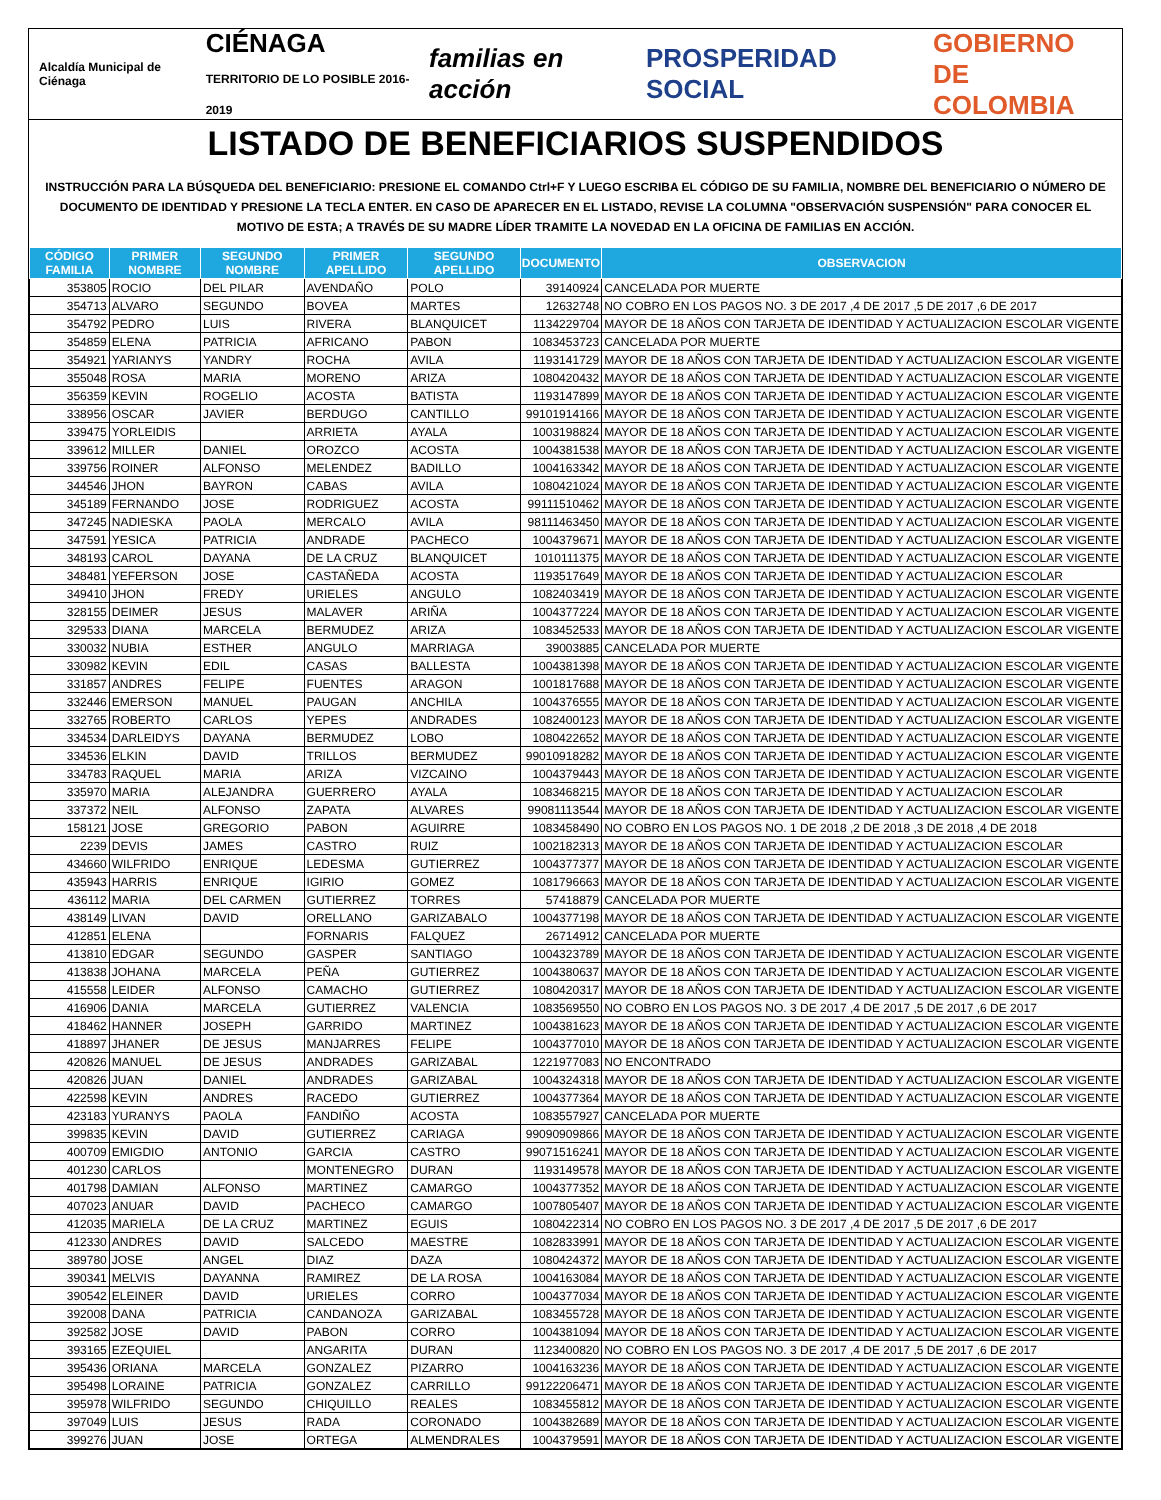Alcaldía Municipal de Ciénaga CIÉNAGA
TERRITORIO DE LO POSIBLE 2016-2019 familias en acción PROSPERIDAD SOCIAL GOBIERNO
DE COLOMBIA
LISTADO DE BENEFICIARIOS SUSPENDIDOS
INSTRUCCIÓN PARA LA BÚSQUEDA DEL BENEFICIARIO: PRESIONE EL COMANDO Ctrl+F Y LUEGO ESCRIBA EL CÓDIGO DE SU FAMILIA, NOMBRE DEL BENEFICIARIO O NÚMERO DE DOCUMENTO DE IDENTIDAD Y PRESIONE LA TECLA ENTER. EN CASO DE APARECER EN EL LISTADO, REVISE LA COLUMNA "OBSERVACIÓN SUSPENSIÓN" PARA CONOCER EL MOTIVO DE ESTA; A TRAVÉS DE SU MADRE LÍDER TRAMITE LA NOVEDAD EN LA OFICINA DE FAMILIAS EN ACCIÓN.
| CÓDIGO FAMILIA | PRIMER NOMBRE | SEGUNDO NOMBRE | PRIMER APELLIDO | SEGUNDO APELLIDO | DOCUMENTO | OBSERVACION |
| --- | --- | --- | --- | --- | --- | --- |
| 353805 | ROCIO | DEL PILAR | AVENDAÑO | POLO | 39140924 | CANCELADA POR MUERTE |
| 354713 | ALVARO | SEGUNDO | BOVEA | MARTES | 12632748 | NO COBRO EN LOS PAGOS NO. 3 DE 2017 ,4 DE 2017 ,5 DE 2017 ,6 DE 2017 |
| 354792 | PEDRO | LUIS | RIVERA | BLANQUICET | 1134229704 | MAYOR DE 18 AÑOS CON TARJETA DE IDENTIDAD Y ACTUALIZACION ESCOLAR VIGENTE |
| 354859 | ELENA | PATRICIA | AFRICANO | PABON | 1083453723 | CANCELADA POR MUERTE |
| 354921 | YARIANYS | YANDRY | ROCHA | AVILA | 1193141729 | MAYOR DE 18 AÑOS CON TARJETA DE IDENTIDAD Y ACTUALIZACION ESCOLAR VIGENTE |
| 355048 | ROSA | MARIA | MORENO | ARIZA | 1080420432 | MAYOR DE 18 AÑOS CON TARJETA DE IDENTIDAD Y ACTUALIZACION ESCOLAR VIGENTE |
| 356359 | KEVIN | ROGELIO | ACOSTA | BATISTA | 1193147899 | MAYOR DE 18 AÑOS CON TARJETA DE IDENTIDAD Y ACTUALIZACION ESCOLAR VIGENTE |
| 338956 | OSCAR | JAVIER | BERDUGO | CANTILLO | 99101914166 | MAYOR DE 18 AÑOS CON TARJETA DE IDENTIDAD Y ACTUALIZACION ESCOLAR VIGENTE |
| 339475 | YORLEIDIS | | ARRIETA | AYALA | 1003198824 | MAYOR DE 18 AÑOS CON TARJETA DE IDENTIDAD Y ACTUALIZACION ESCOLAR VIGENTE |
| 339612 | MILLER | DANIEL | OROZCO | ACOSTA | 1004381538 | MAYOR DE 18 AÑOS CON TARJETA DE IDENTIDAD Y ACTUALIZACION ESCOLAR VIGENTE |
| 339756 | ROINER | ALFONSO | MELENDEZ | BADILLO | 1004163342 | MAYOR DE 18 AÑOS CON TARJETA DE IDENTIDAD Y ACTUALIZACION ESCOLAR VIGENTE |
| 344546 | JHON | BAYRON | CABAS | AVILA | 1080421024 | MAYOR DE 18 AÑOS CON TARJETA DE IDENTIDAD Y ACTUALIZACION ESCOLAR VIGENTE |
| 345189 | FERNANDO | JOSE | RODRIGUEZ | ACOSTA | 99111510462 | MAYOR DE 18 AÑOS CON TARJETA DE IDENTIDAD Y ACTUALIZACION ESCOLAR VIGENTE |
| 347245 | NADIESKA | PAOLA | MERCALO | AVILA | 98111463450 | MAYOR DE 18 AÑOS CON TARJETA DE IDENTIDAD Y ACTUALIZACION ESCOLAR VIGENTE |
| 347591 | YESICA | PATRICIA | ANDRADE | PACHECO | 1004379671 | MAYOR DE 18 AÑOS CON TARJETA DE IDENTIDAD Y ACTUALIZACION ESCOLAR VIGENTE |
| 348193 | CAROL | DAYANA | DE LA CRUZ | BLANQUICET | 1010111375 | MAYOR DE 18 AÑOS CON TARJETA DE IDENTIDAD Y ACTUALIZACION ESCOLAR VIGENTE |
| 348481 | YEFERSON | JOSE | CASTAÑEDA | ACOSTA | 1193517649 | MAYOR DE 18 AÑOS CON TARJETA DE IDENTIDAD Y ACTUALIZACION ESCOLAR |
| 349410 | JHON | FREDY | URIELES | ANGULO | 1082403419 | MAYOR DE 18 AÑOS CON TARJETA DE IDENTIDAD Y ACTUALIZACION ESCOLAR VIGENTE |
| 328155 | DEIMER | JESUS | MALAVER | ARIÑA | 1004377224 | MAYOR DE 18 AÑOS CON TARJETA DE IDENTIDAD Y ACTUALIZACION ESCOLAR VIGENTE |
| 329533 | DIANA | MARCELA | BERMUDEZ | ARIZA | 1083452533 | MAYOR DE 18 AÑOS CON TARJETA DE IDENTIDAD Y ACTUALIZACION ESCOLAR VIGENTE |
| 330032 | NUBIA | ESTHER | ANGULO | MARRIAGA | 39003885 | CANCELADA POR MUERTE |
| 330982 | KEVIN | EDIL | CASAS | BALLESTA | 1004381398 | MAYOR DE 18 AÑOS CON TARJETA DE IDENTIDAD Y ACTUALIZACION ESCOLAR VIGENTE |
| 331857 | ANDRES | FELIPE | FUENTES | ARAGON | 1001817688 | MAYOR DE 18 AÑOS CON TARJETA DE IDENTIDAD Y ACTUALIZACION ESCOLAR VIGENTE |
| 332446 | EMERSON | MANUEL | PAUGAN | ANCHILA | 1004376555 | MAYOR DE 18 AÑOS CON TARJETA DE IDENTIDAD Y ACTUALIZACION ESCOLAR VIGENTE |
| 332765 | ROBERTO | CARLOS | YEPES | ANDRADES | 1082400123 | MAYOR DE 18 AÑOS CON TARJETA DE IDENTIDAD Y ACTUALIZACION ESCOLAR VIGENTE |
| 334534 | DARLEIDYS | DAYANA | BERMUDEZ | LOBO | 1080422652 | MAYOR DE 18 AÑOS CON TARJETA DE IDENTIDAD Y ACTUALIZACION ESCOLAR VIGENTE |
| 334536 | ELKIN | DAVID | TRILLOS | BERMUDEZ | 99010918282 | MAYOR DE 18 AÑOS CON TARJETA DE IDENTIDAD Y ACTUALIZACION ESCOLAR VIGENTE |
| 334783 | RAQUEL | MARIA | ARIZA | VIZCAINO | 1004379443 | MAYOR DE 18 AÑOS CON TARJETA DE IDENTIDAD Y ACTUALIZACION ESCOLAR VIGENTE |
| 335970 | MARIA | ALEJANDRA | GUERRERO | AYALA | 1083468215 | MAYOR DE 18 AÑOS CON TARJETA DE IDENTIDAD Y ACTUALIZACION ESCOLAR |
| 337372 | NEIL | ALFONSO | ZAPATA | ALVARES | 99081113544 | MAYOR DE 18 AÑOS CON TARJETA DE IDENTIDAD Y ACTUALIZACION ESCOLAR VIGENTE |
| 158121 | JOSE | GREGORIO | PABON | AGUIRRE | 1083458490 | NO COBRO EN LOS PAGOS NO. 1 DE 2018 ,2 DE 2018 ,3 DE 2018 ,4 DE 2018 |
| 2239 | DEVIS | JAMES | CASTRO | RUIZ | 1002182313 | MAYOR DE 18 AÑOS CON TARJETA DE IDENTIDAD Y ACTUALIZACION ESCOLAR |
| 434660 | WILFRIDO | ENRIQUE | LEDESMA | GUTIERREZ | 1004377377 | MAYOR DE 18 AÑOS CON TARJETA DE IDENTIDAD Y ACTUALIZACION ESCOLAR VIGENTE |
| 435943 | HARRIS | ENRIQUE | IGIRIO | GOMEZ | 1081796663 | MAYOR DE 18 AÑOS CON TARJETA DE IDENTIDAD Y ACTUALIZACION ESCOLAR VIGENTE |
| 436112 | MARIA | DEL CARMEN | GUTIERREZ | TORRES | 57418879 | CANCELADA POR MUERTE |
| 438149 | LIVAN | DAVID | ORELLANO | GARIZABALO | 1004377198 | MAYOR DE 18 AÑOS CON TARJETA DE IDENTIDAD Y ACTUALIZACION ESCOLAR VIGENTE |
| 412851 | ELENA | | FORNARIS | FALQUEZ | 26714912 | CANCELADA POR MUERTE |
| 413810 | EDGAR | SEGUNDO | GASPER | SANTIAGO | 1004323789 | MAYOR DE 18 AÑOS CON TARJETA DE IDENTIDAD Y ACTUALIZACION ESCOLAR VIGENTE |
| 413838 | JOHANA | MARCELA | PEÑA | GUTIERREZ | 1004380637 | MAYOR DE 18 AÑOS CON TARJETA DE IDENTIDAD Y ACTUALIZACION ESCOLAR VIGENTE |
| 415558 | LEIDER | ALFONSO | CAMACHO | GUTIERREZ | 1080420317 | MAYOR DE 18 AÑOS CON TARJETA DE IDENTIDAD Y ACTUALIZACION ESCOLAR VIGENTE |
| 416906 | DANIA | MARCELA | GUTIERREZ | VALENCIA | 1083569550 | NO COBRO EN LOS PAGOS NO. 3 DE 2017 ,4 DE 2017 ,5 DE 2017 ,6 DE 2017 |
| 418462 | HANNER | JOSEPH | GARRIDO | MARTINEZ | 1004381623 | MAYOR DE 18 AÑOS CON TARJETA DE IDENTIDAD Y ACTUALIZACION ESCOLAR VIGENTE |
| 418897 | JHANER | DE JESUS | MANJARRES | FELIPE | 1004377010 | MAYOR DE 18 AÑOS CON TARJETA DE IDENTIDAD Y ACTUALIZACION ESCOLAR VIGENTE |
| 420826 | MANUEL | DE JESUS | ANDRADES | GARIZABAL | 1221977083 | NO ENCONTRADO |
| 420826 | JUAN | DANIEL | ANDRADES | GARIZABAL | 1004324318 | MAYOR DE 18 AÑOS CON TARJETA DE IDENTIDAD Y ACTUALIZACION ESCOLAR VIGENTE |
| 422598 | KEVIN | ANDRES | RACEDO | GUTIERREZ | 1004377364 | MAYOR DE 18 AÑOS CON TARJETA DE IDENTIDAD Y ACTUALIZACION ESCOLAR VIGENTE |
| 423183 | YURANYS | PAOLA | FANDIÑO | ACOSTA | 1083557927 | CANCELADA POR MUERTE |
| 399835 | KEVIN | DAVID | GUTIERREZ | CARIAGA | 99090909866 | MAYOR DE 18 AÑOS CON TARJETA DE IDENTIDAD Y ACTUALIZACION ESCOLAR VIGENTE |
| 400709 | EMIGDIO | ANTONIO | GARCIA | CASTRO | 99071516241 | MAYOR DE 18 AÑOS CON TARJETA DE IDENTIDAD Y ACTUALIZACION ESCOLAR VIGENTE |
| 401230 | CARLOS | | MONTENEGRO | DURAN | 1193149578 | MAYOR DE 18 AÑOS CON TARJETA DE IDENTIDAD Y ACTUALIZACION ESCOLAR VIGENTE |
| 401798 | DAMIAN | ALFONSO | MARTINEZ | CAMARGO | 1004377352 | MAYOR DE 18 AÑOS CON TARJETA DE IDENTIDAD Y ACTUALIZACION ESCOLAR VIGENTE |
| 407023 | ANUAR | DAVID | PACHECO | CAMARGO | 1007805407 | MAYOR DE 18 AÑOS CON TARJETA DE IDENTIDAD Y ACTUALIZACION ESCOLAR VIGENTE |
| 412035 | MARIELA | DE LA CRUZ | MARTINEZ | EGUIS | 1080422314 | NO COBRO EN LOS PAGOS NO. 3 DE 2017 ,4 DE 2017 ,5 DE 2017 ,6 DE 2017 |
| 412330 | ANDRES | DAVID | SALCEDO | MAESTRE | 1082833991 | MAYOR DE 18 AÑOS CON TARJETA DE IDENTIDAD Y ACTUALIZACION ESCOLAR VIGENTE |
| 389780 | JOSE | ANGEL | DIAZ | DAZA | 1080424372 | MAYOR DE 18 AÑOS CON TARJETA DE IDENTIDAD Y ACTUALIZACION ESCOLAR VIGENTE |
| 390341 | MELVIS | DAYANNA | RAMIREZ | DE LA ROSA | 1004163084 | MAYOR DE 18 AÑOS CON TARJETA DE IDENTIDAD Y ACTUALIZACION ESCOLAR VIGENTE |
| 390542 | ELEINER | DAVID | URIELES | CORRO | 1004377034 | MAYOR DE 18 AÑOS CON TARJETA DE IDENTIDAD Y ACTUALIZACION ESCOLAR VIGENTE |
| 392008 | DANA | PATRICIA | CANDANOZA | GARIZABAL | 1083455728 | MAYOR DE 18 AÑOS CON TARJETA DE IDENTIDAD Y ACTUALIZACION ESCOLAR VIGENTE |
| 392582 | JOSE | DAVID | PABON | CORRO | 1004381094 | MAYOR DE 18 AÑOS CON TARJETA DE IDENTIDAD Y ACTUALIZACION ESCOLAR VIGENTE |
| 393165 | EZEQUIEL | | ANGARITA | DURAN | 1123400820 | NO COBRO EN LOS PAGOS NO. 3 DE 2017 ,4 DE 2017 ,5 DE 2017 ,6 DE 2017 |
| 395436 | ORIANA | MARCELA | GONZALEZ | PIZARRO | 1004163236 | MAYOR DE 18 AÑOS CON TARJETA DE IDENTIDAD Y ACTUALIZACION ESCOLAR VIGENTE |
| 395498 | LORAINE | PATRICIA | GONZALEZ | CARRILLO | 99122206471 | MAYOR DE 18 AÑOS CON TARJETA DE IDENTIDAD Y ACTUALIZACION ESCOLAR VIGENTE |
| 395978 | WILFRIDO | SEGUNDO | CHIQUILLO | REALES | 1083455812 | MAYOR DE 18 AÑOS CON TARJETA DE IDENTIDAD Y ACTUALIZACION ESCOLAR VIGENTE |
| 397049 | LUIS | JESUS | RADA | CORONADO | 1004382689 | MAYOR DE 18 AÑOS CON TARJETA DE IDENTIDAD Y ACTUALIZACION ESCOLAR VIGENTE |
| 399276 | JUAN | JOSE | ORTEGA | ALMENDRALES | 1004379591 | MAYOR DE 18 AÑOS CON TARJETA DE IDENTIDAD Y ACTUALIZACION ESCOLAR VIGENTE |